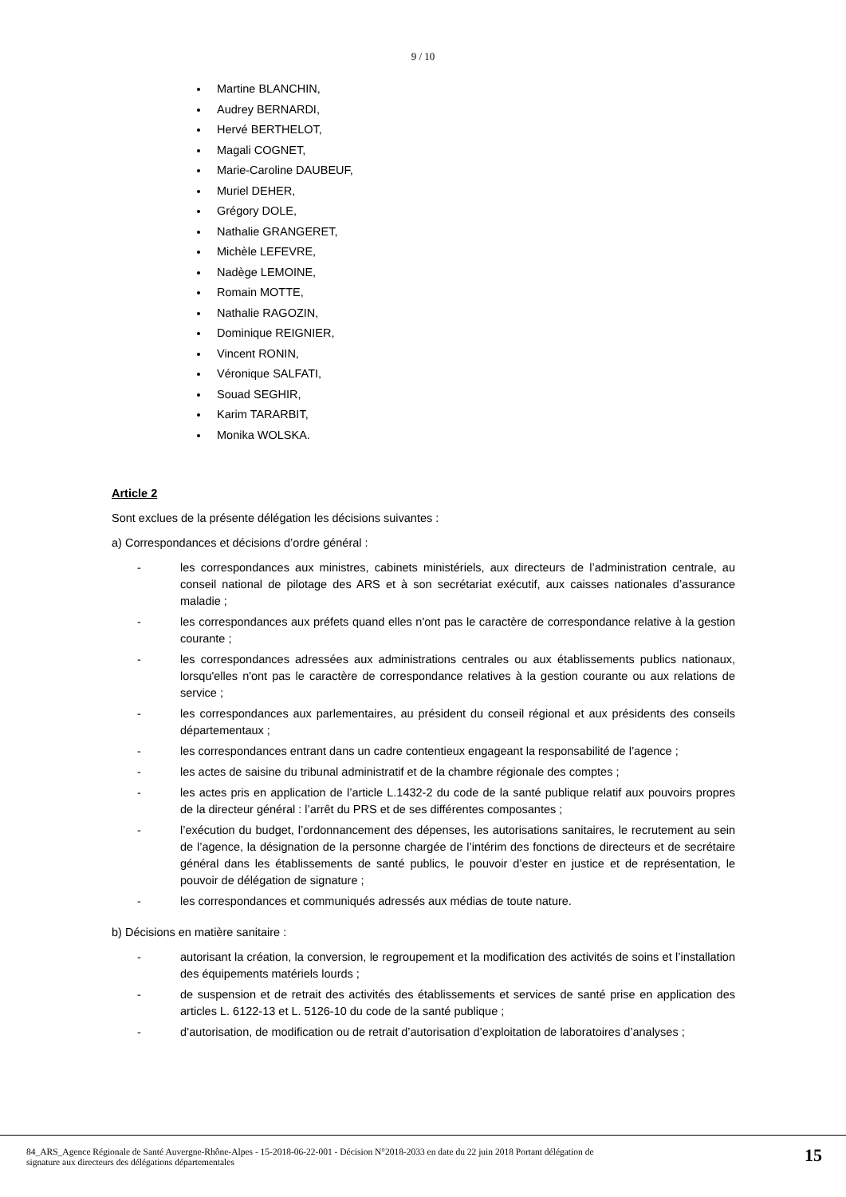9 / 10
Martine BLANCHIN,
Audrey BERNARDI,
Hervé BERTHELOT,
Magali COGNET,
Marie-Caroline DAUBEUF,
Muriel DEHER,
Grégory DOLE,
Nathalie GRANGERET,
Michèle LEFEVRE,
Nadège LEMOINE,
Romain MOTTE,
Nathalie RAGOZIN,
Dominique REIGNIER,
Vincent RONIN,
Véronique SALFATI,
Souad SEGHIR,
Karim TARARBIT,
Monika WOLSKA.
Article 2
Sont exclues de la présente délégation les décisions suivantes :
a) Correspondances et décisions d’ordre général :
- les correspondances aux ministres, cabinets ministériels, aux directeurs de l’administration centrale, au conseil national de pilotage des ARS et à son secrétariat exécutif, aux caisses nationales d’assurance maladie ;
- les correspondances aux préfets quand elles n'ont pas le caractère de correspondance relative à la gestion courante ;
- les correspondances adressées aux administrations centrales ou aux établissements publics nationaux, lorsqu'elles n'ont pas le caractère de correspondance relatives à la gestion courante ou aux relations de service ;
- les correspondances aux parlementaires, au président du conseil régional et aux présidents des conseils départementaux ;
- les correspondances entrant dans un cadre contentieux engageant la responsabilité de l’agence ;
- les actes de saisine du tribunal administratif et de la chambre régionale des comptes ;
- les actes pris en application de l’article L.1432-2 du code de la santé publique relatif aux pouvoirs propres de la directeur général : l’arrêt du PRS et de ses différentes composantes ;
- l’exécution du budget, l’ordonnancement des dépenses, les autorisations sanitaires, le recrutement au sein de l’agence, la désignation de la personne chargée de l’intérim des fonctions de directeurs et de secrétaire général dans les établissements de santé publics, le pouvoir d’ester en justice et de représentation, le pouvoir de délégation de signature ;
- les correspondances et communiqués adressés aux médias de toute nature.
b) Décisions en matière sanitaire :
- autorisant la création, la conversion, le regroupement et la modification des activités de soins et l’installation des équipements matériels lourds ;
- de suspension et de retrait des activités des établissements et services de santé prise en application des articles L. 6122-13 et L. 5126-10 du code de la santé publique ;
- d’autorisation, de modification ou de retrait d’autorisation d’exploitation de laboratoires d’analyses ;
84_ARS_Agence Régionale de Santé Auvergne-Rhône-Alpes - 15-2018-06-22-001 - Décision N°2018-2033 en date du 22 juin 2018 Portant délégation de
signature aux directeurs des délégations départementales 15